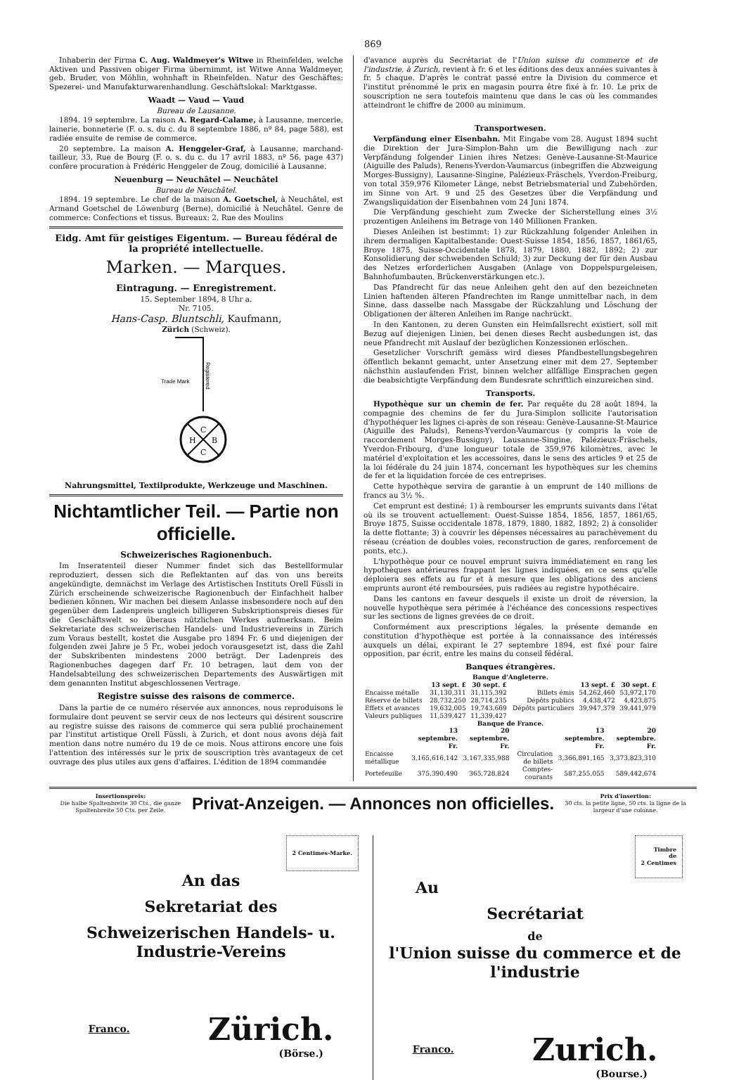869
Inhaberin der Firma C. Aug. Waldmeyer's Witwe in Rheinfelden, welche Aktiven und Passiven obiger Firma übernimmt, ist Witwe Anna Waldmeyer, geb. Bruder, von Möhlin, wohnhaft in Rheinfelden. Natur des Geschäftes: Spezerei- und Manufakturwarenhandlung. Geschäftslokal: Marktgasse.
Waadt — Vaud — Vaud
Bureau de Lausanne.
1894. 19 septembre. La raison A. Regard-Calame, à Lausanne, mercerie, lainerie, bonneterie (F. o. s. du c. du 8 septembre 1886, nº 84, page 588), est radiée ensuite de remise de commerce.
20 septembre. La maison A. Henggeler-Graf, à Lausanne, marchand-tailleur, 33, Rue de Bourg (F. o. s. du c. du 17 avril 1883, nº 56, page 437) confère procuration à Frédéric Henggeler de Zoug, domicilié à Lausanne.
Neuenburg — Neuchâtel — Neuchâtel
Bureau de Neuchâtel.
1894. 19 septembre. Le chef de la maison A. Goetschel, à Neuchâtel, est Armand Goetschel de Löwenburg (Berne), domicilié à Neuchâtel. Genre de commerce: Confections et tissus. Bureaux: 2, Rue des Moulins
Eidg. Amt für geistiges Eigentum. — Bureau fédéral de la propriété intellectuelle.
Marken. — Marques.
Eintragung. — Enregistrement.
15. September 1894, 8 Uhr a.
Nr. 7105.
Hans-Casp. Bluntschli, Kaufmann,
Zürich (Schweiz).
Trade Mark
Registered
C
H
B
C
Nahrungsmittel, Textilprodukte, Werkzeuge und Maschinen.
Nichtamtlicher Teil. — Partie non officielle.
Schweizerisches Ragionenbuch.
Im Inseratenteil dieser Nummer findet sich das Bestellformular reproduziert, dessen sich die Reflektanten auf das von uns bereits angekündigte, demnächst im Verlage des Artistischen Instituts Orell Füssli in Zürich erscheinende schweizerische Ragionenbuch der Einfachheit halber bedienen können. Wir machen bei diesem Anlasse insbesondere noch auf den gegenüber dem Ladenpreis ungleich billigeren Subskriptionspreis dieses für die Geschäftswelt so überaus nützlichen Werkes aufmerksam. Beim Sekretariate des schweizerischen Handels- und Industrievereins in Zürich zum Voraus bestellt, kostet die Ausgabe pro 1894 Fr. 6 und diejenigen der folgenden zwei Jahre je 5 Fr., wobei jedoch vorausgesetzt ist, dass die Zahl der Subskribenten mindestens 2000 beträgt. Der Ladenpreis des Ragionenbuches dagegen darf Fr. 10 betragen, laut dem von der Handelsabteilung des schweizerischen Departements des Auswärtigen mit dem genannten Institut abgeschlossenen Vertrage.
Registre suisse des raisons de commerce.
Dans la partie de ce numéro réservée aux annonces, nous reproduisons le formulaire dont peuvent se servir ceux de nos lecteurs qui désirent souscrire au registre suisse des raisons de commerce qui sera publié prochainement par l'institut artistique Orell Füssli, à Zurich, et dont nous avons déjà fait mention dans notre numéro du 19 de ce mois. Nous attirons encore une fois l'attention des intéressés sur le prix de souscription très avantageux de cet ouvrage des plus utiles aux gens d'affaires. L'édition de 1894 commandée
d'avance auprès du Secrétariat de l'Union suisse du commerce et de l'industrie, à Zurich, revient à fr. 6 et les éditions des deux années suivantes à fr. 5 chaque. D'après le contrat passé entre la Division du commerce et l'institut prénommé le prix en magasin pourra être fixé à fr. 10. Le prix de souscription ne sera toutefois maintenu que dans le cas où les commandes atteindront le chiffre de 2000 au minimum.
Transportwesen.
Verpfändung einer Eisenbahn. Mit Eingabe vom 28. August 1894 sucht die Direktion der Jura-Simplon-Bahn um die Bewilligung nach zur Verpfändung folgender Linien ihres Netzes: Genève-Lausanne-St-Maurice (Aiguille des Paluds), Renens-Yverdon-Vaumarcus (inbegriffen die Abzweigung Morges-Bussigny), Lausanne-Singine, Palézieux-Fräschels, Yverdon-Freiburg, von total 359,976 Kilometer Länge, nebst Betriebsmaterial und Zubehörden, im Sinne von Art. 9 und 25 des Gesetzes über die Verpfändung und Zwangsliquidation der Eisenbahnen vom 24 Juni 1874.
Die Verpfändung geschieht zum Zwecke der Sicherstellung eines 3½ prozentigen Anleihens im Betrage von 140 Millionen Franken.
Dieses Anleihen ist bestimmt: 1) zur Rückzahlung folgender Anleihen in ihrem dermaligen Kapitalbestande: Ouest-Suisse 1854, 1856, 1857, 1861/65, Broye 1875, Suisse-Occidentale 1878, 1879, 1880, 1882, 1892; 2) zur Konsolidierung der schwebenden Schuld; 3) zur Deckung der für den Ausbau des Netzes erforderlichen Ausgaben (Anlage von Doppelspurgeleisen, Bahnhofumbauten, Brückenverstärkungen etc.).
Das Pfandrecht für das neue Anleihen geht den auf den bezeichneten Linien haftenden älteren Pfandrechten im Range unmittelbar nach, in dem Sinne, dass dasselbe nach Massgabe der Rückzahlung und Löschung der Obligationen der älteren Anleihen im Range nachrückt.
In den Kantonen, zu deren Gunsten ein Heimfallsrecht existiert, soll mit Bezug auf diejenigen Linien, bei denen dieses Recht ausbedungen ist, das neue Pfandrecht mit Auslauf der bezüglichen Konzessionen erlöschen.
Gesetzlicher Vorschrift gemäss wird dieses Pfandbestellungsbegehren öffentlich bekannt gemacht, unter Ansetzung einer mit dem 27. September nächsthin auslaufenden Frist, binnen welcher allfällige Einsprachen gegen die beabsichtigte Verpfändung dem Bundesrate schriftlich einzureichen sind.
Transports.
Hypothèque sur un chemin de fer. Par requête du 28 août 1894, la compagnie des chemins de fer du Jura-Simplon sollicite l'autorisation d'hypothéquer les lignes ci-après de son réseau: Genève-Lausanne-St-Maurice (Aiguille des Paluds), Renens-Yverdon-Vaumarcus (y compris la voie de raccordement Morges-Bussigny), Lausanne-Singine, Palézieux-Fräschels, Yverdon-Fribourg, d'une longueur totale de 359,976 kilomètres, avec le matériel d'exploitation et les accessoires, dans le sens des articles 9 et 25 de la loi fédérale du 24 juin 1874, concernant les hypothèques sur les chemins de fer et la liquidation forcée de ces entreprises.
Cette hypothèque servira de garantie à un emprunt de 140 millions de francs au 3½ %.
Cet emprunt est destiné: 1) à rembourser les emprunts suivants dans l'état où ils se trouvent actuellement: Ouest-Suisse 1854, 1856, 1857, 1861/65, Broye 1875, Suisse occidentale 1878, 1879, 1880, 1882, 1892; 2) à consolider la dette flottante; 3) à couvrir les dépenses nécessaires au parachèvement du réseau (création de doubles voies, reconstruction de gares, renforcement de ponts, etc.).
L'hypothèque pour ce nouvel emprunt suivra immédiatement en rang les hypothèques antérieures frappant les lignes indiquées, en ce sens qu'elle déploiera ses effets au fur et à mesure que les obligations des anciens emprunts auront été remboursées, puis radiées au registre hypothécaire.
Dans les cantons en faveur desquels il existe un droit de réversion, la nouvelle hypothèque sera périmée à l'échéance des concessions respectives sur les sections de lignes grevées de ce droit.
Conformément aux prescriptions légales, la présente demande en constitution d'hypothèque est portée à la connaissance des intéressés auxquels un délai, expirant le 27 septembre 1894, est fixé pour faire opposition, par écrit, entre les mains du conseil fédéral.
Banques étrangères.
Banque d'Angleterre.
| | 13 sept. £ | 30 sept. £ | | 13 sept. £ | 30 sept. £ |
| --- | --- | --- | --- | --- | --- |
| Encaisse métalle | 31,130,311 | 31,115,392 | Billets émis | 54,262,460 | 53,972,170 |
| Réserve de billets | 28,732,250 | 28,714,235 | Dépôts publics | 4,438,472 | 4,423,875 |
| Effets et avances | 19,632,005 | 19,743,669 | Dépôts particuliers | 39,947,379 | 39,441,979 |
| Valeurs publiques | 11,539,427 | 11,339,427 | | | |
Banque de France.
| | 13 septembre. Fr. | 20 septembre. Fr. | | 13 septembre. Fr. | 20 septembre. Fr. |
| --- | --- | --- | --- | --- | --- |
| Encaisse métallique | 3,165,616,142 | 3,167,335,988 | Circulation de billets | 3,366,891,165 | 3,373,823,310 |
| Portefeuille | 375,390,490 | 365,728,824 | Comptes-courants | 587,255,055 | 589,442,674 |
Insertionspreis:
Die halbe Spaltenbreite 30 Cts., die ganze Spaltenbreite 50 Cts. per Zeile.
Privat-Anzeigen. — Annonces non officielles.
Prix d'insertion:
30 cts. la petite ligne, 50 cts. la ligne de la largeur d'une colonne.
2 Centimes-Marke.
An das
Sekretariat des
Schweizerischen Handels- u. Industrie-Vereins
Franco. Zürich.
(Börse.)
Timbre
de
2 Centimes
Au
Secrétariat
de
l'Union suisse du commerce et de l'industrie
Franco. Zurich.
(Bourse.)